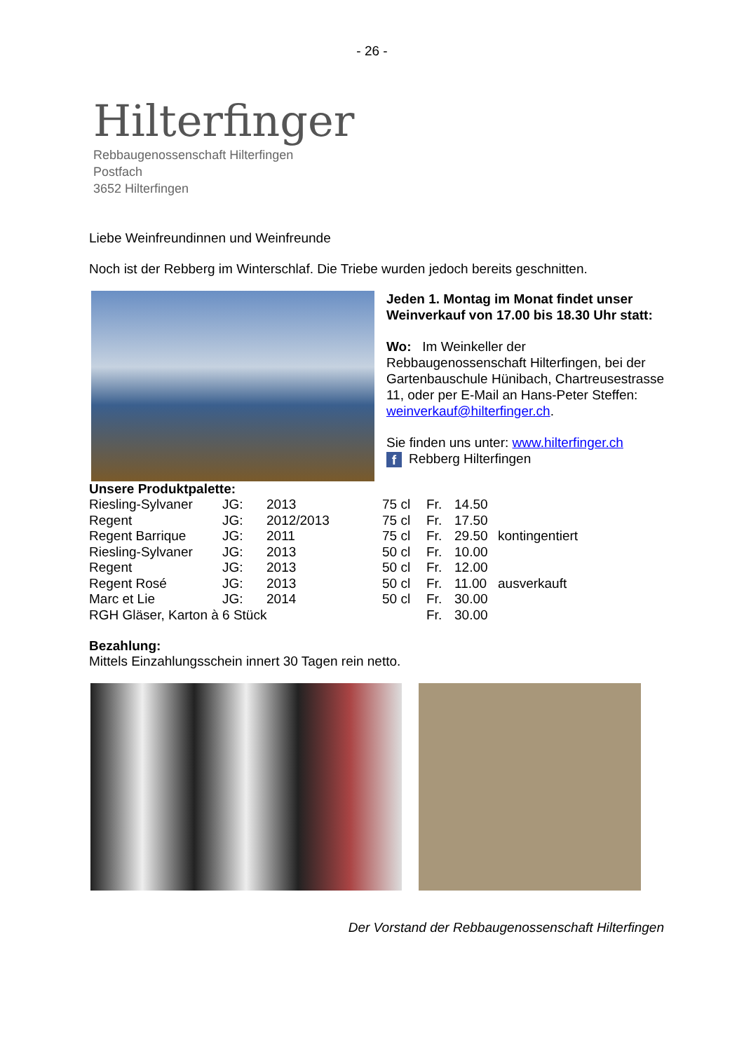- 26 -
Hilterfinger
Rebbaugenossenschaft Hilterfingen
Postfach
3652 Hilterfingen
Liebe Weinfreundinnen und Weinfreunde
Noch ist der Rebberg im Winterschlaf. Die Triebe wurden jedoch bereits geschnitten.
Jeden 1. Montag im Monat findet unser Weinverkauf von 17.00 bis 18.30 Uhr statt:
Wo: Im Weinkeller der Rebbaugenossenschaft Hilterfingen, bei der Gartenbauschule Hünibach, Chartreusestrasse 11, oder per E-Mail an Hans-Peter Steffen: weinverkauf@hilterfinger.ch.
Sie finden uns unter: www.hilterfinger.ch
f Rebberg Hilterfingen
Unsere Produktpalette:
| Riesling-Sylvaner | JG: | 2013 | 75 cl | Fr. | 14.50 | |
| Regent | JG: | 2012/2013 | 75 cl | Fr. | 17.50 | |
| Regent Barrique | JG: | 2011 | 75 cl | Fr. | 29.50 | kontingentiert |
| Riesling-Sylvaner | JG: | 2013 | 50 cl | Fr. | 10.00 | |
| Regent | JG: | 2013 | 50 cl | Fr. | 12.00 | |
| Regent Rosé | JG: | 2013 | 50 cl | Fr. | 11.00 | ausverkauft |
| Marc et Lie | JG: | 2014 | 50 cl | Fr. | 30.00 | |
| RGH Gläser, Karton à 6 Stück | | | | Fr. | 30.00 | |
Bezahlung:
Mittels Einzahlungsschein innert 30 Tagen rein netto.
Der Vorstand der Rebbaugenossenschaft Hilterfingen